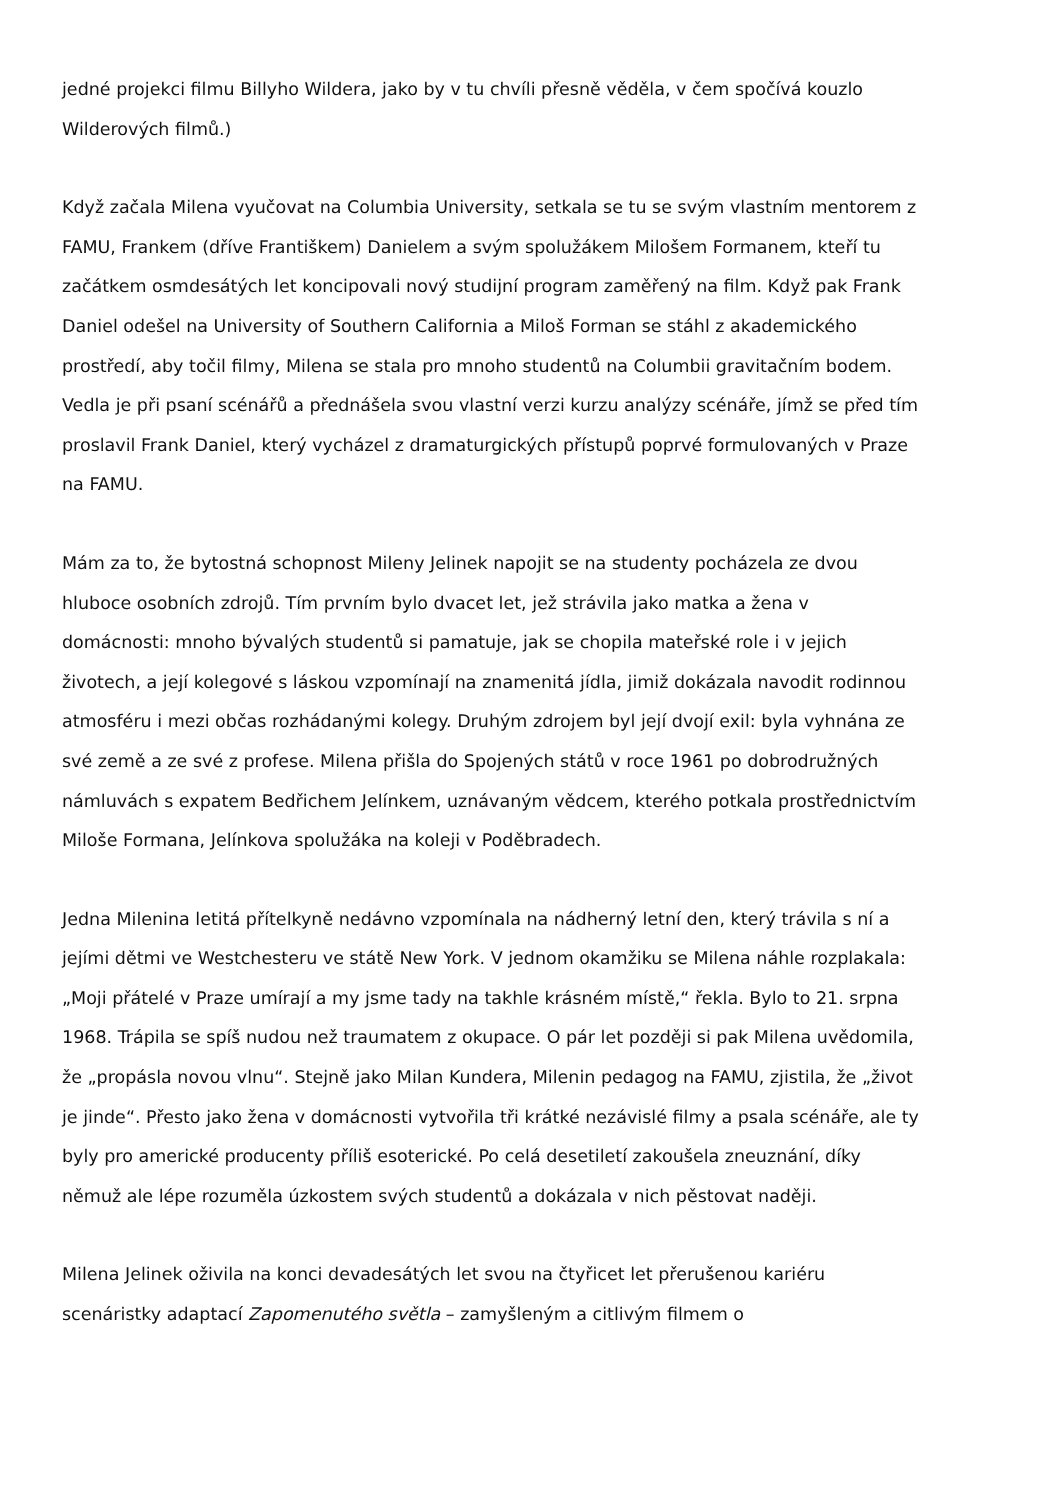jedné projekci filmu Billyho Wildera, jako by v tu chvíli přesně věděla, v čem spočívá kouzlo Wilderových filmů.)
Když začala Milena vyučovat na Columbia University, setkala se tu se svým vlastním mentorem z FAMU, Frankem (dříve Františkem) Danielem a svým spolužákem Milošem Formanem, kteří tu začátkem osmdesátých let koncipovali nový studijní program zaměřený na film. Když pak Frank Daniel odešel na University of Southern California a Miloš Forman se stáhl z akademického prostředí, aby točil filmy, Milena se stala pro mnoho studentů na Columbii gravitačním bodem. Vedla je při psaní scénářů a přednášela svou vlastní verzi kurzu analýzy scénáře, jímž se před tím proslavil Frank Daniel, který vycházel z dramaturgických přístupů poprvé formulovaných v Praze na FAMU.
Mám za to, že bytostná schopnost Mileny Jelinek napojit se na studenty pocházela ze dvou hluboce osobních zdrojů. Tím prvním bylo dvacet let, jež strávila jako matka a žena v domácnosti: mnoho bývalých studentů si pamatuje, jak se chopila mateřské role i v jejich životech, a její kolegové s láskou vzpomínají na znamenitá jídla, jimiž dokázala navodit rodinnou atmosféru i mezi občas rozhádanými kolegy. Druhým zdrojem byl její dvojí exil: byla vyhnána ze své země a ze své z profese. Milena přišla do Spojených států v roce 1961 po dobrodružných námluvách s expatem Bedřichem Jelínkem, uznávaným vědcem, kterého potkala prostřednictvím Miloše Formana, Jelínkova spolužáka na koleji v Poděbradech.
Jedna Milenina letitá přítelkyně nedávno vzpomínala na nádherný letní den, který trávila s ní a jejími dětmi ve Westchesteru ve státě New York. V jednom okamžiku se Milena náhle rozplakala: „Moji přátelé v Praze umírají a my jsme tady na takhle krásném místě,“ řekla. Bylo to 21. srpna 1968. Trápila se spíš nudou než traumatem z okupace. O pár let později si pak Milena uvědomila, že „propásla novou vlnu“. Stejně jako Milan Kundera, Milenin pedagog na FAMU, zjistila, že „život je jinde“. Přesto jako žena v domácnosti vytvořila tři krátké nezávislé filmy a psala scénáře, ale ty byly pro americké producenty příliš esoterické. Po celá desetiletí zakoušela zneuznání, díky němuž ale lépe rozuměla úzkostem svých studentů a dokázala v nich pěstovat naději.
Milena Jelinek oživila na konci devadesátých let svou na čtyřicet let přerušenou kariéru scenáristky adaptací Zapomenutého světla – zamyšleným a citlivým filmem o